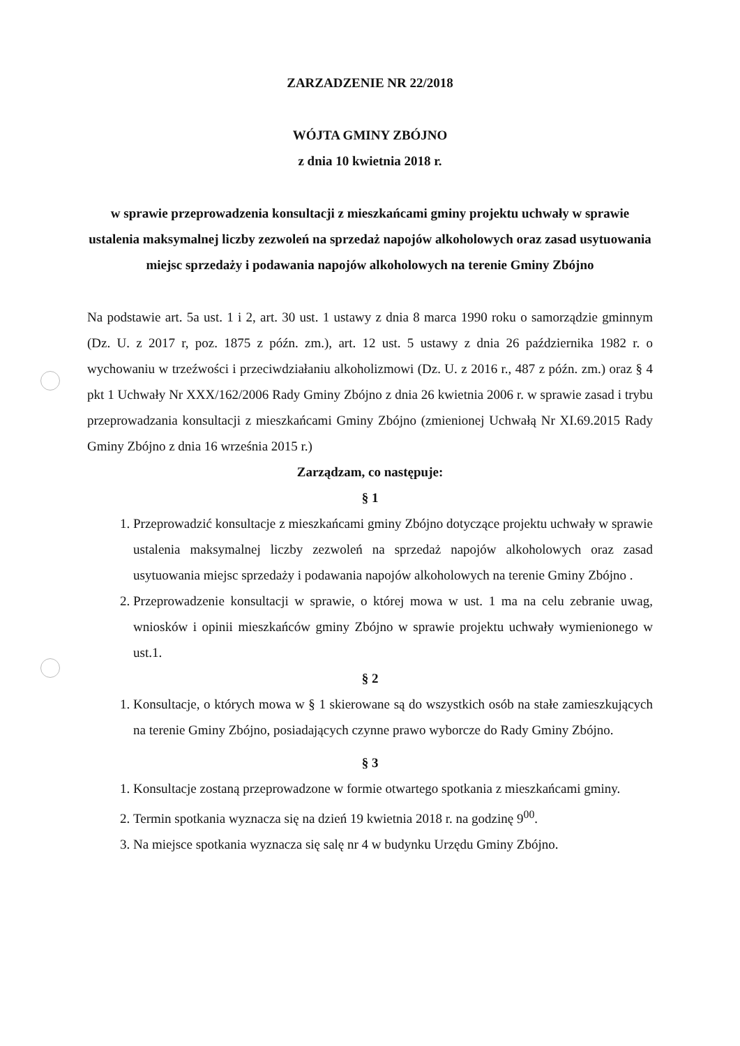ZARZADZENIE NR 22/2018
WÓJTA GMINY ZBÓJNO
z dnia 10 kwietnia 2018 r.
w sprawie przeprowadzenia konsultacji z mieszkańcami gminy projektu uchwały w sprawie ustalenia maksymalnej liczby zezwoleń na sprzedaż napojów alkoholowych oraz zasad usytuowania miejsc sprzedaży i podawania napojów alkoholowych na terenie Gminy Zbójno
Na podstawie art. 5a ust. 1 i 2, art. 30 ust. 1 ustawy z dnia 8 marca 1990 roku o samorządzie gminnym (Dz. U. z 2017 r, poz. 1875 z późn. zm.), art. 12 ust. 5 ustawy z dnia 26 października 1982 r. o wychowaniu w trzeźwości i przeciwdziałaniu alkoholizmowi (Dz. U. z 2016 r., 487 z późn. zm.) oraz § 4 pkt 1 Uchwały Nr XXX/162/2006 Rady Gminy Zbójno z dnia 26 kwietnia 2006 r. w sprawie zasad i trybu przeprowadzania konsultacji z mieszkańcami Gminy Zbójno (zmienionej Uchwałą Nr XI.69.2015 Rady Gminy Zbójno z dnia 16 września 2015 r.)
Zarządzam, co następuje:
§ 1
1. Przeprowadzić konsultacje z mieszkańcami gminy Zbójno dotyczące projektu uchwały w sprawie ustalenia maksymalnej liczby zezwoleń na sprzedaż napojów alkoholowych oraz zasad usytuowania miejsc sprzedaży i podawania napojów alkoholowych na terenie Gminy Zbójno .
2. Przeprowadzenie konsultacji w sprawie, o której mowa w ust. 1 ma na celu zebranie uwag, wniosków i opinii mieszkańców gminy Zbójno w sprawie projektu uchwały wymienionego w ust.1.
§ 2
1. Konsultacje, o których mowa w § 1 skierowane są do wszystkich osób na stałe zamieszkujących na terenie Gminy Zbójno, posiadających czynne prawo wyborcze do Rady Gminy Zbójno.
§ 3
1. Konsultacje zostaną przeprowadzone w formie otwartego spotkania z mieszkańcami gminy.
2. Termin spotkania wyznacza się na dzień 19 kwietnia 2018 r. na godzinę 9<sup>00</sup>.
3. Na miejsce spotkania wyznacza się salę nr 4 w budynku Urzędu Gminy Zbójno.